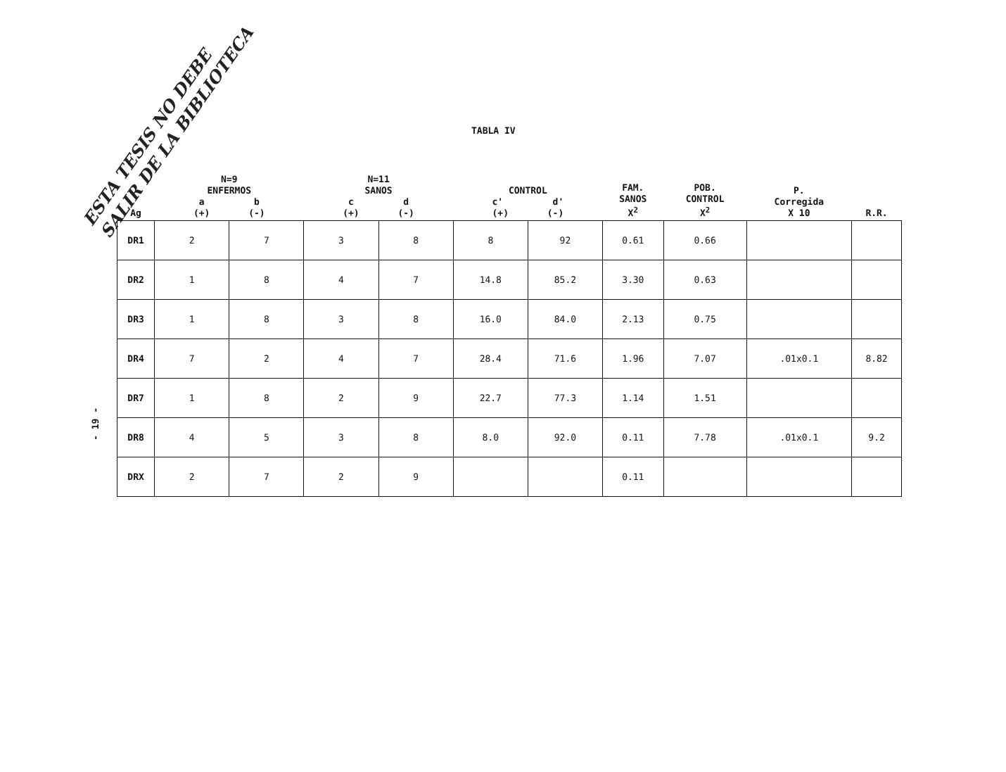ESTA TESIS NO DEBE
SALIR DE LA BIBLIOTECA
TABLA IV
- 19 -
| Ag | N=9 ENFERMOS a b (+) (-) | | N=11 SANOS c d (+) (-) | | CONTROL c' d' (+) (-) | | FAM. SANOS X<sup>2</sup> | POB. CONTROL X<sup>2</sup> | P. Corregida X 10 | R.R. |
| --- | --- | --- | --- | --- | --- | --- | --- | --- | --- | --- |
| DR1 | 2 | 7 | 3 | 8 | 8 | 92 | 0.61 | 0.66 | | |
| DR2 | 1 | 8 | 4 | 7 | 14.8 | 85.2 | 3.30 | 0.63 | | |
| DR3 | 1 | 8 | 3 | 8 | 16.0 | 84.0 | 2.13 | 0.75 | | |
| DR4 | 7 | 2 | 4 | 7 | 28.4 | 71.6 | 1.96 | 7.07 | .01x0.1 | 8.82 |
| DR7 | 1 | 8 | 2 | 9 | 22.7 | 77.3 | 1.14 | 1.51 | | |
| DR8 | 4 | 5 | 3 | 8 | 8.0 | 92.0 | 0.11 | 7.78 | .01x0.1 | 9.2 |
| DRX | 2 | 7 | 2 | 9 | | | 0.11 | | | |